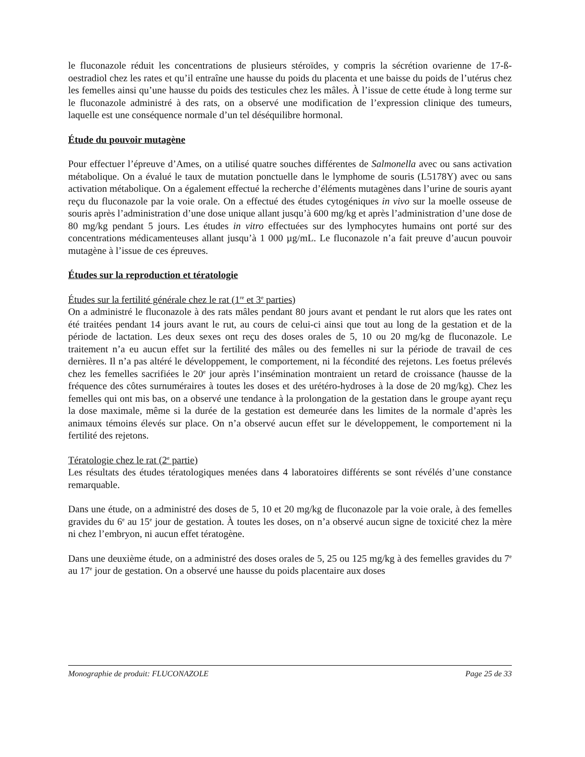le fluconazole réduit les concentrations de plusieurs stéroïdes, y compris la sécrétion ovarienne de 17-ß-oestradiol chez les rates et qu’il entraîne une hausse du poids du placenta et une baisse du poids de l’utérus chez les femelles ainsi qu’une hausse du poids des testicules chez les mâles. À l’issue de cette étude à long terme sur le fluconazole administré à des rats, on a observé une modification de l’expression clinique des tumeurs, laquelle est une conséquence normale d’un tel déséquilibre hormonal.
Étude du pouvoir mutagène
Pour effectuer l’épreuve d’Ames, on a utilisé quatre souches différentes de Salmonella avec ou sans activation métabolique. On a évalué le taux de mutation ponctuelle dans le lymphome de souris (L5178Y) avec ou sans activation métabolique. On a également effectué la recherche d’éléments mutagènes dans l’urine de souris ayant reçu du fluconazole par la voie orale. On a effectué des études cytogéniques in vivo sur la moelle osseuse de souris après l’administration d’une dose unique allant jusqu’à 600 mg/kg et après l’administration d’une dose de 80 mg/kg pendant 5 jours. Les études in vitro effectuées sur des lymphocytes humains ont porté sur des concentrations médicamenteuses allant jusqu’à 1 000 µg/mL. Le fluconazole n’a fait preuve d’aucun pouvoir mutagène à l’issue de ces épreuves.
Études sur la reproduction et tératologie
Études sur la fertilité générale chez le rat (1<sup>re</sup> et 3<sup>e</sup> parties)
On a administré le fluconazole à des rats mâles pendant 80 jours avant et pendant le rut alors que les rates ont été traitées pendant 14 jours avant le rut, au cours de celui-ci ainsi que tout au long de la gestation et de la période de lactation. Les deux sexes ont reçu des doses orales de 5, 10 ou 20 mg/kg de fluconazole. Le traitement n’a eu aucun effet sur la fertilité des mâles ou des femelles ni sur la période de travail de ces dernières. Il n’a pas altéré le développement, le comportement, ni la fécondité des rejetons. Les foetus prélevés chez les femelles sacrifiées le 20<sup>e</sup> jour après l’insémination montraient un retard de croissance (hausse de la fréquence des côtes surnuméraires à toutes les doses et des urétéro-hydroses à la dose de 20 mg/kg). Chez les femelles qui ont mis bas, on a observé une tendance à la prolongation de la gestation dans le groupe ayant reçu la dose maximale, même si la durée de la gestation est demeurée dans les limites de la normale d’après les animaux témoins élevés sur place. On n’a observé aucun effet sur le développement, le comportement ni la fertilité des rejetons.
Tératologie chez le rat (2<sup>e</sup> partie)
Les résultats des études tératologiques menées dans 4 laboratoires différents se sont révélés d’une constance remarquable.
Dans une étude, on a administré des doses de 5, 10 et 20 mg/kg de fluconazole par la voie orale, à des femelles gravides du 6<sup>e</sup> au 15<sup>e</sup> jour de gestation. À toutes les doses, on n’a observé aucun signe de toxicité chez la mère ni chez l’embryon, ni aucun effet tératogène.
Dans une deuxième étude, on a administré des doses orales de 5, 25 ou 125 mg/kg à des femelles gravides du 7<sup>e</sup> au 17<sup>e</sup> jour de gestation. On a observé une hausse du poids placentaire aux doses
Monographie de produit: FLUCONAZOLE Page 25 de 33